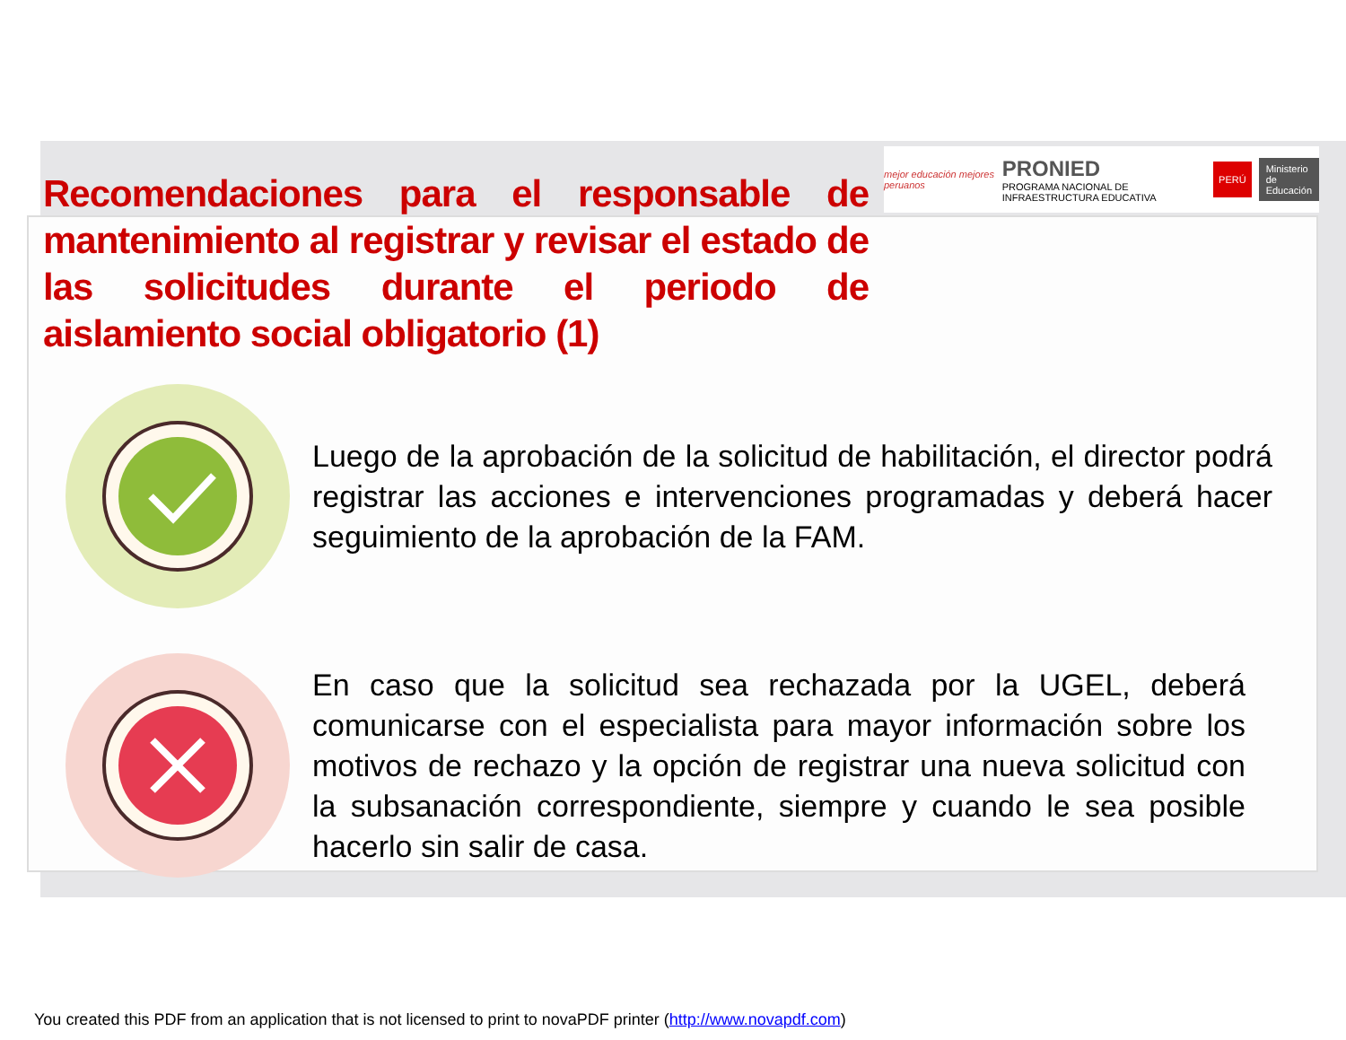mejor educación mejores peruanos PRONIED
PROGRAMA NACIONAL DE INFRAESTRUCTURA EDUCATIVA PERÚ Ministerio
de Educación
Recomendaciones para el responsable de mantenimiento al registrar y revisar el estado de las solicitudes durante el periodo de aislamiento social obligatorio (1)
Luego de la aprobación de la solicitud de habilitación, el director podrá registrar las acciones e intervenciones programadas y deberá hacer seguimiento de la aprobación de la FAM.
En caso que la solicitud sea rechazada por la UGEL, deberá comunicarse con el especialista para mayor información sobre los motivos de rechazo y la opción de registrar una nueva solicitud con la subsanación correspondiente, siempre y cuando le sea posible hacerlo sin salir de casa.
You created this PDF from an application that is not licensed to print to novaPDF printer (http://www.novapdf.com)